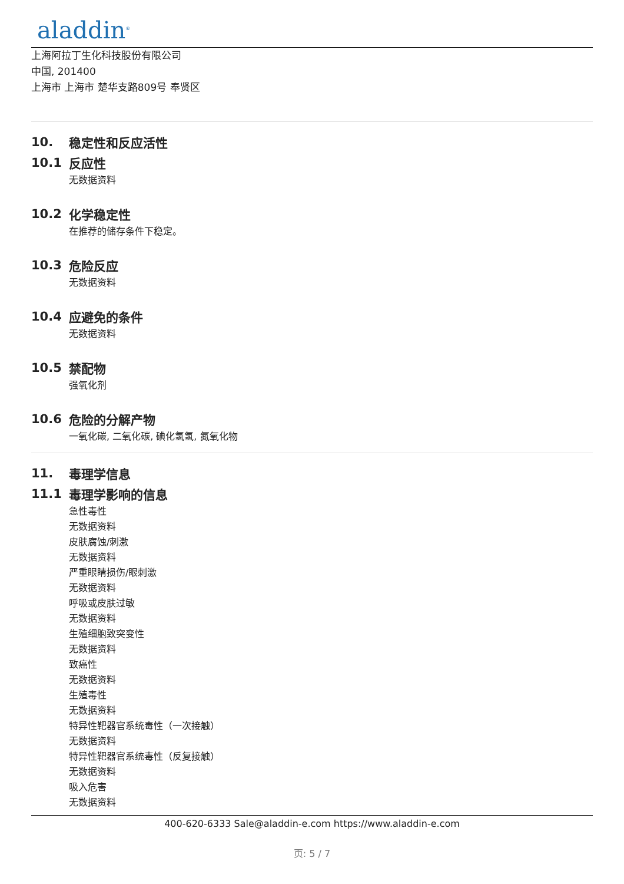aladdin<sup>®</sup>
上海阿拉丁生化科技股份有限公司
中国, 201400
上海市 上海市 楚华支路809号 奉贤区
10. 稳定性和反应活性
10.1 反应性
无数据资料
10.2 化学稳定性
在推荐的储存条件下稳定。
10.3 危险反应
无数据资料
10.4 应避免的条件
无数据资料
10.5 禁配物
强氧化剂
10.6 危险的分解产物
一氧化碳, 二氧化碳, 碘化氢氢, 氮氧化物
11. 毒理学信息
11.1 毒理学影响的信息
急性毒性
无数据资料
皮肤腐蚀/刺激
无数据资料
严重眼睛损伤/眼刺激
无数据资料
呼吸或皮肤过敏
无数据资料
生殖细胞致突变性
无数据资料
致癌性
无数据资料
生殖毒性
无数据资料
特异性靶器官系统毒性（一次接触）
无数据资料
特异性靶器官系统毒性（反复接触）
无数据资料
吸入危害
无数据资料
400-620-6333 Sale@aladdin-e.com https://www.aladdin-e.com
页: 5 / 7